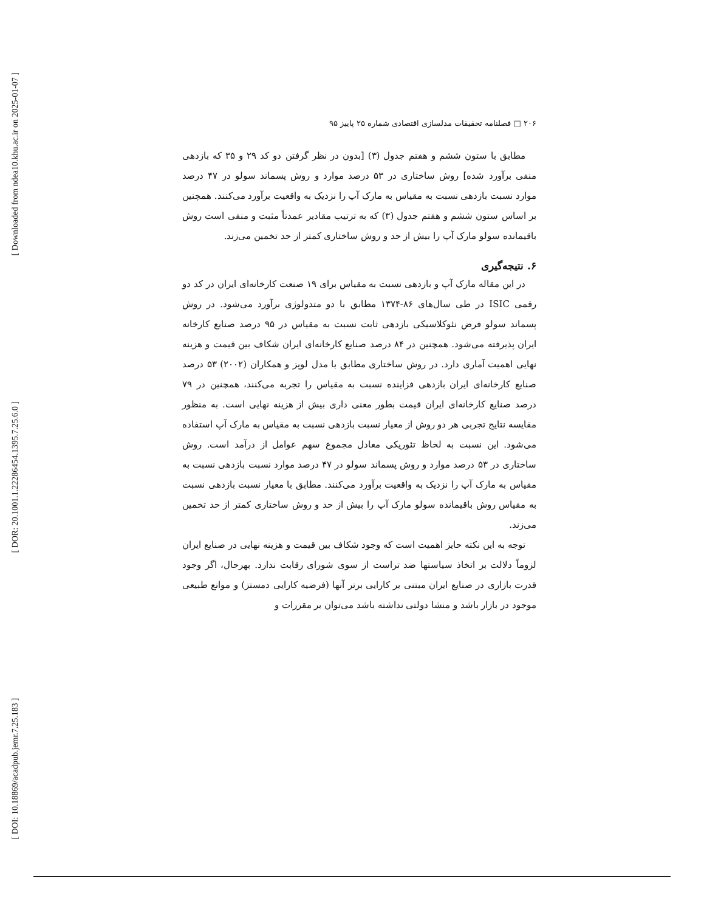[ Downloaded from ndea10.khu.ac.ir on 2025-01-07 ]
[ DOR: 20.1001.1.22286454.1395.7.25.6.0 ]
[ DOI: 10.18869/acadpub.jemr.7.25.183 ]
۲۰۶ □ فصلنامه تحقیقات مدلسازی اقتصادی شماره ۲۵ پاییز ۹۵
مطابق با ستون ششم و هفتم جدول (۳) [بدون در نظر گرفتن دو کد ۲۹ و ۳۵ که بازدهی منفی برآورد شده] روش ساختاری در ۵۳ درصد موارد و روش پسماند سولو در ۴۷ درصد موارد نسبت بازدهی نسبت به مقیاس به مارک آپ را نزدیک به واقعیت برآورد می‌کنند. همچنین بر اساس ستون ششم و هفتم جدول (۳) که به ترتیب مقادیر عمدتاً مثبت و منفی است روش باقیمانده سولو مارک آپ را بیش از حد و روش ساختاری کمتر از حد تخمین می‌زند.
۶. نتیجه‌گیری
در این مقاله مارک آپ و بازدهی نسبت به مقیاس برای ۱۹ صنعت کارخانه‌ای ایران در کد دو رقمی ISIC در طی سال‌های ۸۶-۱۳۷۴ مطابق با دو متدولوژی برآورد می‌شود. در روش پسماند سولو فرض نئوکلاسیکی بازدهی ثابت نسبت به مقیاس در ۹۵ درصد صنایع کارخانه ایران پذیرفته می‌شود. همچنین در ۸۴ درصد صنایع کارخانه‌ای ایران شکاف بین قیمت و هزینه نهایی اهمیت آماری دارد. در روش ساختاری مطابق با مدل لوپز و همکاران (۲۰۰۲) ۵۳ درصد صنایع کارخانه‌ای ایران بازدهی فزاینده نسبت به مقیاس را تجربه می‌کنند، همچنین در ۷۹ درصد صنایع کارخانه‌ای ایران قیمت بطور معنی داری بیش از هزینه نهایی است. به منظور مقایسه نتایج تجربی هر دو روش از معیار نسبت بازدهی نسبت به مقیاس به مارک آپ استفاده می‌شود. این نسبت به لحاظ تئوریکی معادل مجموع سهم عوامل از درآمد است. روش ساختاری در ۵۳ درصد موارد و روش پسماند سولو در ۴۷ درصد موارد نسبت بازدهی نسبت به مقیاس به مارک آپ را نزدیک به واقعیت برآورد می‌کنند. مطابق با معیار نسبت بازدهی نسبت به مقیاس روش باقیمانده سولو مارک آپ را بیش از حد و روش ساختاری کمتر از حد تخمین می‌زند.
توجه به این نکته حایز اهمیت است که وجود شکاف بین قیمت و هزینه نهایی در صنایع ایران لزوماً دلالت بر اتخاذ سیاستها ضد تراست از سوی شورای رقابت ندارد. بهرحال، اگر وجود قدرت بازاری در صنایع ایران مبتنی بر کارایی برتر آنها (فرضیه کارایی دمستز) و موانع طبیعی موجود در بازار باشد و منشا دولتی نداشته باشد می‌توان بر مقررات و